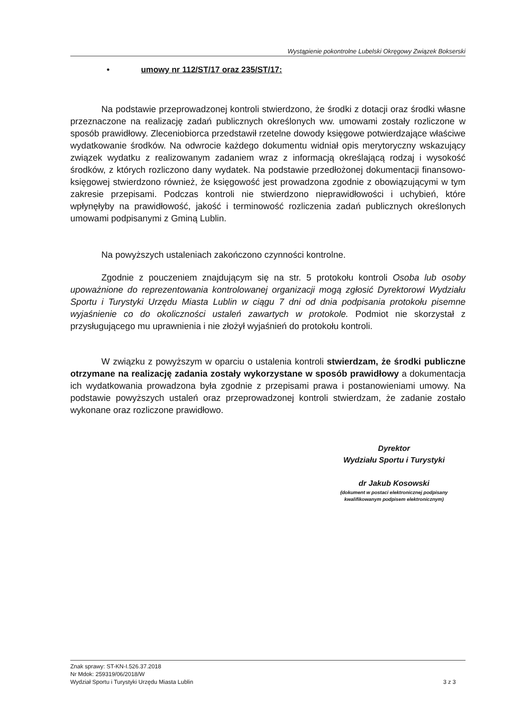Wystąpienie pokontrolne Lubelski Okręgowy Związek Bokserski
• umowy nr 112/ST/17 oraz 235/ST/17:
Na podstawie przeprowadzonej kontroli stwierdzono, że środki z dotacji oraz środki własne przeznaczone na realizację zadań publicznych określonych ww. umowami zostały rozliczone w sposób prawidłowy. Zleceniobiorca przedstawił rzetelne dowody księgowe potwierdzające właściwe wydatkowanie środków. Na odwrocie każdego dokumentu widniał opis merytoryczny wskazujący związek wydatku z realizowanym zadaniem wraz z informacją określającą rodzaj i wysokość środków, z których rozliczono dany wydatek. Na podstawie przedłożonej dokumentacji finansowo-księgowej stwierdzono również, że księgowość jest prowadzona zgodnie z obowiązującymi w tym zakresie przepisami. Podczas kontroli nie stwierdzono nieprawidłowości i uchybień, które wpłynęłyby na prawidłowość, jakość i terminowość rozliczenia zadań publicznych określonych umowami podpisanymi z Gminą Lublin.
Na powyższych ustaleniach zakończono czynności kontrolne.
Zgodnie z pouczeniem znajdującym się na str. 5 protokołu kontroli Osoba lub osoby upoważnione do reprezentowania kontrolowanej organizacji mogą zgłosić Dyrektorowi Wydziału Sportu i Turystyki Urzędu Miasta Lublin w ciągu 7 dni od dnia podpisania protokołu pisemne wyjaśnienie co do okoliczności ustaleń zawartych w protokole. Podmiot nie skorzystał z przysługującego mu uprawnienia i nie złożył wyjaśnień do protokołu kontroli.
W związku z powyższym w oparciu o ustalenia kontroli stwierdzam, że środki publiczne otrzymane na realizację zadania zostały wykorzystane w sposób prawidłowy a dokumentacja ich wydatkowania prowadzona była zgodnie z przepisami prawa i postanowieniami umowy. Na podstawie powyższych ustaleń oraz przeprowadzonej kontroli stwierdzam, że zadanie zostało wykonane oraz rozliczone prawidłowo.
Dyrektor
Wydziału Sportu i Turystyki
dr Jakub Kosowski
(dokument w postaci elektronicznej podpisany kwalifikowanym podpisem elektronicznym)
3 z 3 Znak sprawy: ST-KN-I.526.37.2018
Nr Mdok: 259319/06/2018/W
Wydział Sportu i Turystyki Urzędu Miasta Lublin